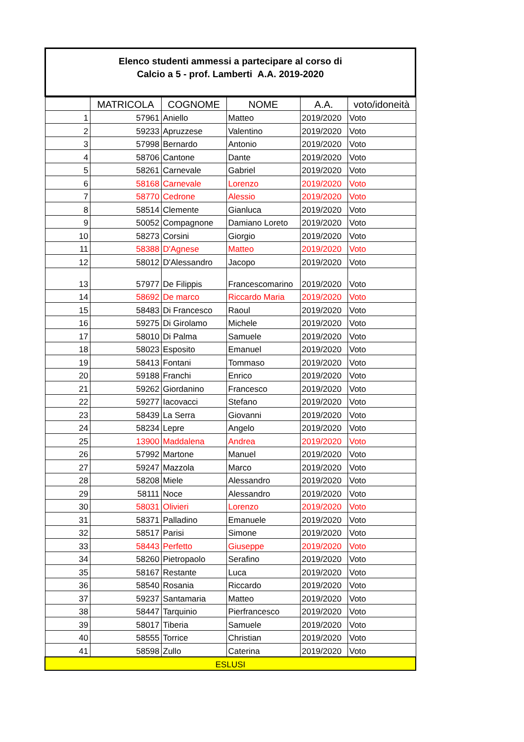Elenco studenti ammessi a partecipare al corso di
Calcio a 5 - prof. Lamberti A.A. 2019-2020
| | MATRICOLA | COGNOME | NOME | A.A. | voto/idoneità |
| --- | --- | --- | --- | --- | --- |
| 1 | 57961 | Aniello | Matteo | 2019/2020 | Voto |
| 2 | 59233 | Apruzzese | Valentino | 2019/2020 | Voto |
| 3 | 57998 | Bernardo | Antonio | 2019/2020 | Voto |
| 4 | 58706 | Cantone | Dante | 2019/2020 | Voto |
| 5 | 58261 | Carnevale | Gabriel | 2019/2020 | Voto |
| 6 | 58168 | Carnevale | Lorenzo | 2019/2020 | Voto |
| 7 | 58770 | Cedrone | Alessio | 2019/2020 | Voto |
| 8 | 58514 | Clemente | Gianluca | 2019/2020 | Voto |
| 9 | 50052 | Compagnone | Damiano Loreto | 2019/2020 | Voto |
| 10 | 58273 | Corsini | Giorgio | 2019/2020 | Voto |
| 11 | 58388 | D'Agnese | Matteo | 2019/2020 | Voto |
| 12 | 58012 | D'Alessandro | Jacopo | 2019/2020 | Voto |
| 13 | 57977 | De Filippis | Francescomarino | 2019/2020 | Voto |
| 14 | 58692 | De marco | Riccardo Maria | 2019/2020 | Voto |
| 15 | 58483 | Di Francesco | Raoul | 2019/2020 | Voto |
| 16 | 59275 | Di Girolamo | Michele | 2019/2020 | Voto |
| 17 | 58010 | Di Palma | Samuele | 2019/2020 | Voto |
| 18 | 58023 | Esposito | Emanuel | 2019/2020 | Voto |
| 19 | 58413 | Fontani | Tommaso | 2019/2020 | Voto |
| 20 | 59188 | Franchi | Enrico | 2019/2020 | Voto |
| 21 | 59262 | Giordanino | Francesco | 2019/2020 | Voto |
| 22 | 59277 | Iacovacci | Stefano | 2019/2020 | Voto |
| 23 | 58439 | La Serra | Giovanni | 2019/2020 | Voto |
| 24 | 58234 | Lepre | Angelo | 2019/2020 | Voto |
| 25 | 13900 | Maddalena | Andrea | 2019/2020 | Voto |
| 26 | 57992 | Martone | Manuel | 2019/2020 | Voto |
| 27 | 59247 | Mazzola | Marco | 2019/2020 | Voto |
| 28 | 58208 | Miele | Alessandro | 2019/2020 | Voto |
| 29 | 58111 | Noce | Alessandro | 2019/2020 | Voto |
| 30 | 58031 | Olivieri | Lorenzo | 2019/2020 | Voto |
| 31 | 58371 | Palladino | Emanuele | 2019/2020 | Voto |
| 32 | 58517 | Parisi | Simone | 2019/2020 | Voto |
| 33 | 58443 | Perfetto | Giuseppe | 2019/2020 | Voto |
| 34 | 58260 | Pietropaolo | Serafino | 2019/2020 | Voto |
| 35 | 58167 | Restante | Luca | 2019/2020 | Voto |
| 36 | 58540 | Rosania | Riccardo | 2019/2020 | Voto |
| 37 | 59237 | Santamaria | Matteo | 2019/2020 | Voto |
| 38 | 58447 | Tarquinio | Pierfrancesco | 2019/2020 | Voto |
| 39 | 58017 | Tiberia | Samuele | 2019/2020 | Voto |
| 40 | 58555 | Torrice | Christian | 2019/2020 | Voto |
| 41 | 58598 | Zullo | Caterina | 2019/2020 | Voto |
| ESLUSI | | | | | |